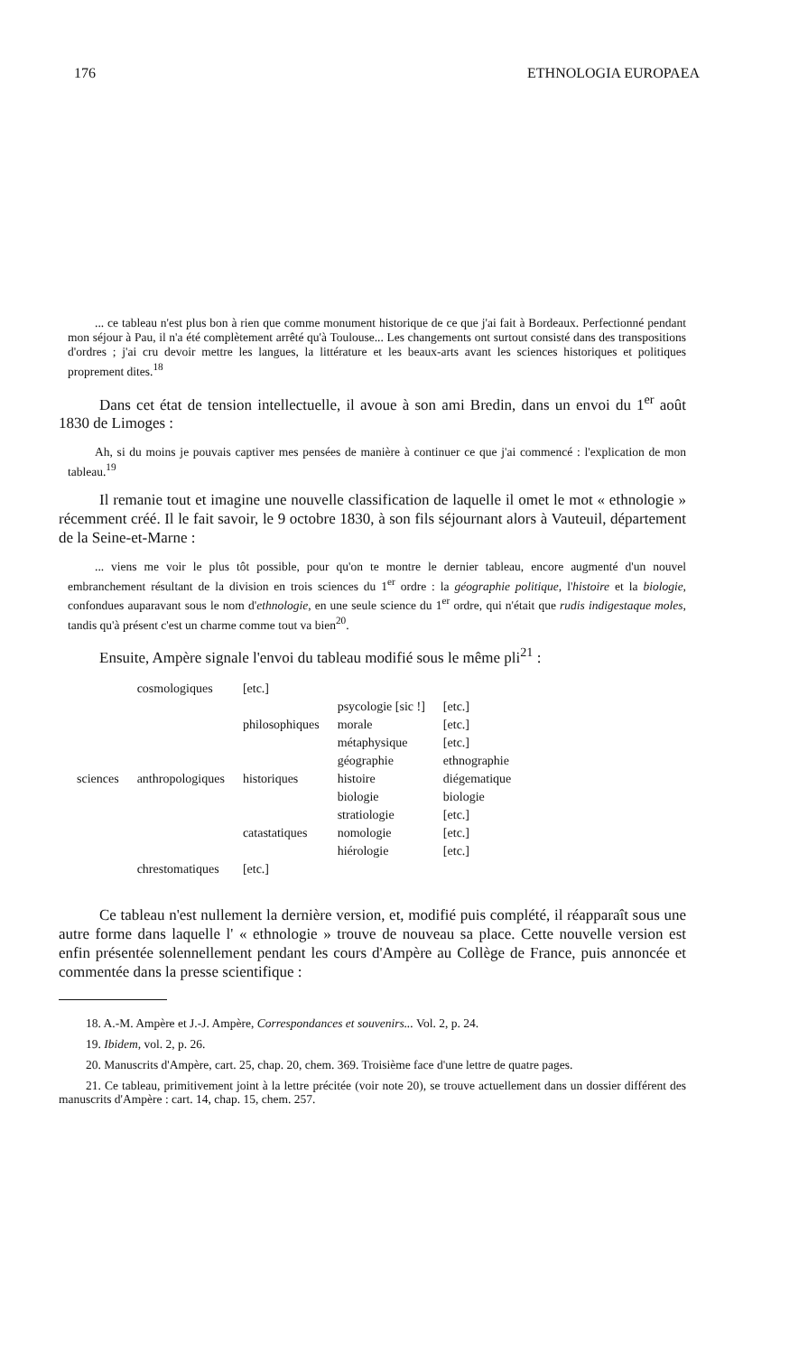176 ETHNOLOGIA EUROPAEA
... ce tableau n'est plus bon à rien que comme monument historique de ce que j'ai fait à Bordeaux. Perfectionné pendant mon séjour à Pau, il n'a été complètement arrêté qu'à Toulouse... Les changements ont surtout consisté dans des transpositions d'ordres ; j'ai cru devoir mettre les langues, la littérature et les beaux-arts avant les sciences historiques et politiques proprement dites.<sup>18</sup>
Dans cet état de tension intellectuelle, il avoue à son ami Bredin, dans un envoi du 1<sup>er</sup> août 1830 de Limoges :
Ah, si du moins je pouvais captiver mes pensées de manière à continuer ce que j'ai commencé : l'explication de mon tableau.<sup>19</sup>
Il remanie tout et imagine une nouvelle classification de laquelle il omet le mot « ethnologie » récemment créé. Il le fait savoir, le 9 octobre 1830, à son fils séjournant alors à Vauteuil, département de la Seine-et-Marne :
... viens me voir le plus tôt possible, pour qu'on te montre le dernier tableau, encore augmenté d'un nouvel embranchement résultant de la division en trois sciences du 1<sup>er</sup> ordre : la géographie politique, l'histoire et la biologie, confondues auparavant sous le nom d'ethnologie, en une seule science du 1<sup>er</sup> ordre, qui n'était que rudis indigestaque moles, tandis qu'à présent c'est un charme comme tout va bien<sup>20</sup>.
Ensuite, Ampère signale l'envoi du tableau modifié sous le même pli<sup>21</sup> :
| sciences | cosmologiques | [etc.] | | |
| | anthropologiques | philosophiques | psycologie [sic !] | [etc.] |
| | | | morale | [etc.] |
| | | | métaphysique | [etc.] |
| | | historiques | géographie | ethnographie |
| | | | histoire | diégematique |
| | | | biologie | biologie |
| | | catastatiques | stratiologie | [etc.] |
| | | | nomologie | [etc.] |
| | | | hiérologie | [etc.] |
| | chrestomatiques | [etc.] | | |
Ce tableau n'est nullement la dernière version, et, modifié puis complété, il réapparaît sous une autre forme dans laquelle l' « ethnologie » trouve de nouveau sa place. Cette nouvelle version est enfin présentée solennellement pendant les cours d'Ampère au Collège de France, puis annoncée et commentée dans la presse scientifique :
18. A.-M. Ampère et J.-J. Ampère, Correspondances et souvenirs... Vol. 2, p. 24.
19. Ibidem, vol. 2, p. 26.
20. Manuscrits d'Ampère, cart. 25, chap. 20, chem. 369. Troisième face d'une lettre de quatre pages.
21. Ce tableau, primitivement joint à la lettre précitée (voir note 20), se trouve actuellement dans un dossier différent des manuscrits d'Ampère : cart. 14, chap. 15, chem. 257.